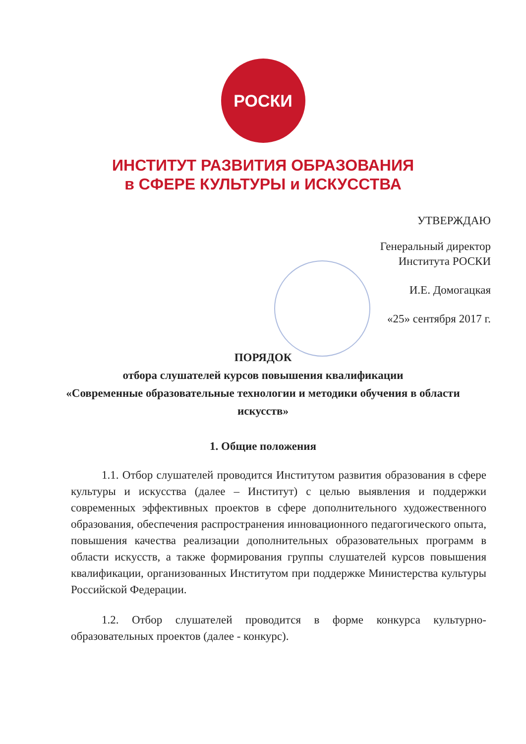РОСКИ
ИНСТИТУТ РАЗВИТИЯ ОБРАЗОВАНИЯ
в СФЕРЕ КУЛЬТУРЫ и ИСКУССТВА
УТВЕРЖДАЮ
Генеральный директор
Института РОСКИ
И.Е. Домогацкая
«25» сентября 2017 г.
ПОРЯДОК
отбора слушателей курсов повышения квалификации
«Современные образовательные технологии и методики обучения в области искусств»
1. Общие положения
1.1. Отбор слушателей проводится Институтом развития образования в сфере культуры и искусства (далее – Институт) с целью выявления и поддержки современных эффективных проектов в сфере дополнительного художественного образования, обеспечения распространения инновационного педагогического опыта, повышения качества реализации дополнительных образовательных программ в области искусств, а также формирования группы слушателей курсов повышения квалификации, организованных Институтом при поддержке Министерства культуры Российской Федерации.
1.2. Отбор слушателей проводится в форме конкурса культурно-образовательных проектов (далее - конкурс).